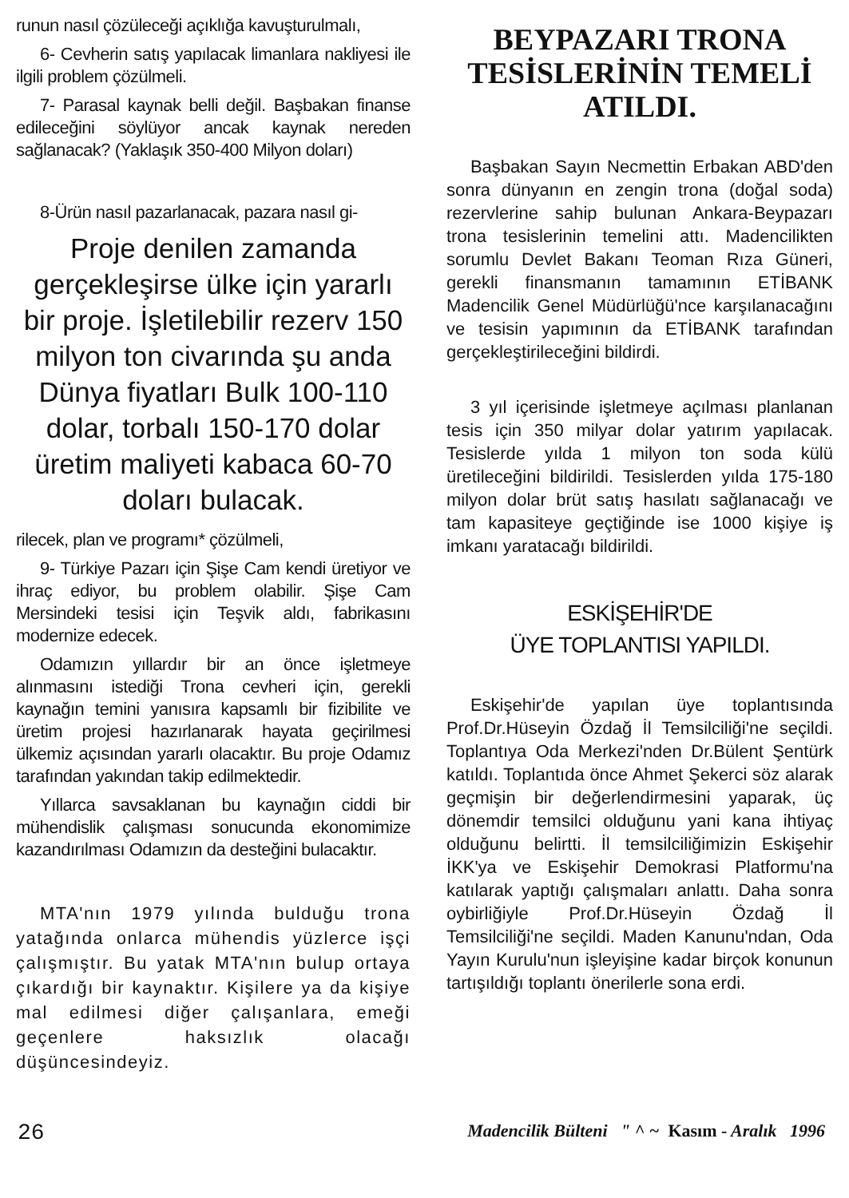runun nasıl çözüleceği açıklığa kavuşturulmalı,
6- Cevherin satış yapılacak limanlara nakliyesi ile ilgili problem çözülmeli.
7- Parasal kaynak belli değil. Başbakan finanse edileceğini söylüyor ancak kaynak nereden sağlanacak? (Yaklaşık 350-400 Milyon doları)
8-Ürün nasıl pazarlanacak, pazara nasıl gi-
Proje denilen zamanda gerçekleşirse ülke için yararlı bir proje. İşletilebilir rezerv 150 milyon ton civarında şu anda Dünya fiyatları Bulk 100-110 dolar, torbalı 150-170 dolar üretim maliyeti kabaca 60-70 doları bulacak.
rilecek, plan ve programı* çözülmeli,
9- Türkiye Pazarı için Şişe Cam kendi üretiyor ve ihraç ediyor, bu problem olabilir. Şişe Cam Mersindeki tesisi için Teşvik aldı, fabrikasını modernize edecek.
Odamızın yıllardır bir an önce işletmeye alınmasını istediği Trona cevheri için, gerekli kaynağın temini yanısıra kapsamlı bir fizibilite ve üretim projesi hazırlanarak hayata geçirilmesi ülkemiz açısından yararlı olacaktır. Bu proje Odamız tarafından yakından takip edilmektedir.
Yıllarca savsaklanan bu kaynağın ciddi bir mühendislik çalışması sonucunda ekonomimize kazandırılması Odamızın da desteğini bulacaktır.
MTA'nın 1979 yılında bulduğu trona yatağında onlarca mühendis yüzlerce işçi çalışmıştır. Bu yatak MTA'nın bulup ortaya çıkardığı bir kaynaktır. Kişilere ya da kişiye mal edilmesi diğer çalışanlara, emeği geçenlere haksızlık olacağı düşüncesindeyiz.
BEYPAZARI TRONA TESİSLERİNİN TEMELİ ATILDI.
Başbakan Sayın Necmettin Erbakan ABD'den sonra dünyanın en zengin trona (doğal soda) rezervlerine sahip bulunan Ankara-Beypazarı trona tesislerinin temelini attı. Madencilikten sorumlu Devlet Bakanı Teoman Rıza Güneri, gerekli finansmanın tamamının ETİBANK Madencilik Genel Müdürlüğü'nce karşılanacağını ve tesisin yapımının da ETİBANK tarafından gerçekleştirileceğini bildirdi.
3 yıl içerisinde işletmeye açılması planlanan tesis için 350 milyar dolar yatırım yapılacak. Tesislerde yılda 1 milyon ton soda külü üretileceğini bildirildi. Tesislerden yılda 175-180 milyon dolar brüt satış hasılatı sağlanacağı ve tam kapasiteye geçtiğinde ise 1000 kişiye iş imkanı yaratacağı bildirildi.
ESKİŞEHİR'DE
ÜYE TOPLANTISI YAPILDI.
Eskişehir'de yapılan üye toplantısında Prof.Dr.Hüseyin Özdağ İl Temsilciliği'ne seçildi. Toplantıya Oda Merkezi'nden Dr.Bülent Şentürk katıldı. Toplantıda önce Ahmet Şekerci söz alarak geçmişin bir değerlendirmesini yaparak, üç dönemdir temsilci olduğunu yani kana ihtiyaç olduğunu belirtti. İl temsilciliğimizin Eskişehir İKK'ya ve Eskişehir Demokrasi Platformu'na katılarak yaptığı çalışmaları anlattı. Daha sonra oybirliğiyle Prof.Dr.Hüseyin Özdağ İl Temsilciliği'ne seçildi. Maden Kanunu'ndan, Oda Yayın Kurulu'nun işleyişine kadar birçok konunun tartışıldığı toplantı önerilerle sona erdi.
26 Madencilik Bülteni " ^ ~ Kasım - Aralık 1996